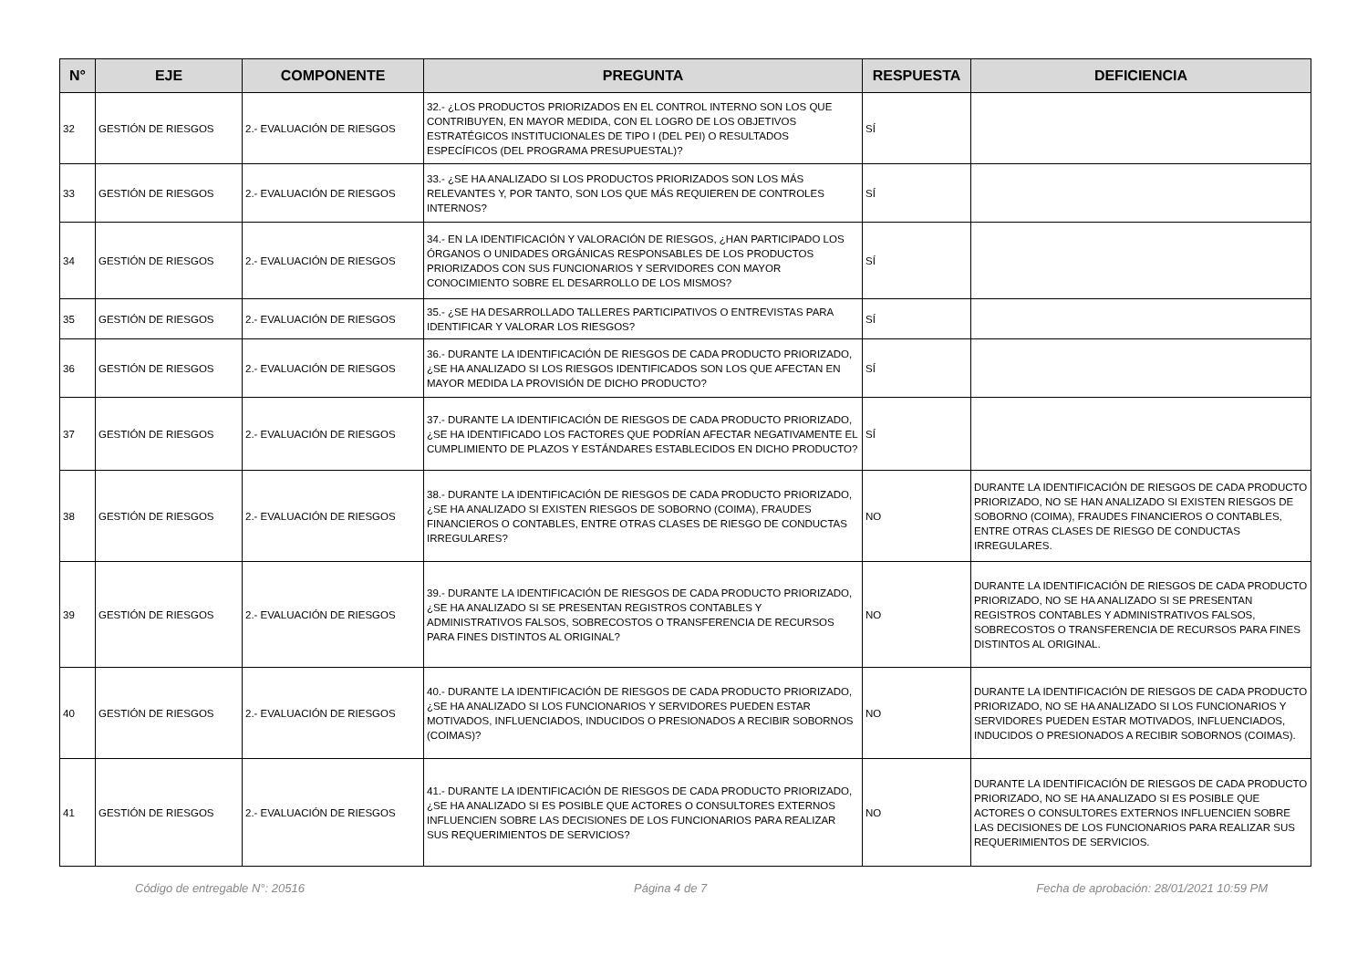| N° | EJE | COMPONENTE | PREGUNTA | RESPUESTA | DEFICIENCIA |
| --- | --- | --- | --- | --- | --- |
| 32 | GESTIÓN DE RIESGOS | 2.- EVALUACIÓN DE RIESGOS | 32.- ¿LOS PRODUCTOS PRIORIZADOS EN EL CONTROL INTERNO SON LOS QUE CONTRIBUYEN, EN MAYOR MEDIDA, CON EL LOGRO DE LOS OBJETIVOS ESTRATÉGICOS INSTITUCIONALES DE TIPO I (DEL PEI) O RESULTADOS ESPECÍFICOS (DEL PROGRAMA PRESUPUESTAL)? | SÍ | |
| 33 | GESTIÓN DE RIESGOS | 2.- EVALUACIÓN DE RIESGOS | 33.- ¿SE HA ANALIZADO SI LOS PRODUCTOS PRIORIZADOS SON LOS MÁS RELEVANTES Y, POR TANTO, SON LOS QUE MÁS REQUIEREN DE CONTROLES INTERNOS? | SÍ | |
| 34 | GESTIÓN DE RIESGOS | 2.- EVALUACIÓN DE RIESGOS | 34.- EN LA IDENTIFICACIÓN Y VALORACIÓN DE RIESGOS, ¿HAN PARTICIPADO LOS ÓRGANOS O UNIDADES ORGÁNICAS RESPONSABLES DE LOS PRODUCTOS PRIORIZADOS CON SUS FUNCIONARIOS Y SERVIDORES CON MAYOR CONOCIMIENTO SOBRE EL DESARROLLO DE LOS MISMOS? | SÍ | |
| 35 | GESTIÓN DE RIESGOS | 2.- EVALUACIÓN DE RIESGOS | 35.- ¿SE HA DESARROLLADO TALLERES PARTICIPATIVOS O ENTREVISTAS PARA IDENTIFICAR Y VALORAR LOS RIESGOS? | SÍ | |
| 36 | GESTIÓN DE RIESGOS | 2.- EVALUACIÓN DE RIESGOS | 36.- DURANTE LA IDENTIFICACIÓN DE RIESGOS DE CADA PRODUCTO PRIORIZADO, ¿SE HA ANALIZADO SI LOS RIESGOS IDENTIFICADOS SON LOS QUE AFECTAN EN MAYOR MEDIDA LA PROVISIÓN DE DICHO PRODUCTO? | SÍ | |
| 37 | GESTIÓN DE RIESGOS | 2.- EVALUACIÓN DE RIESGOS | 37.- DURANTE LA IDENTIFICACIÓN DE RIESGOS DE CADA PRODUCTO PRIORIZADO, ¿SE HA IDENTIFICADO LOS FACTORES QUE PODRÍAN AFECTAR NEGATIVAMENTE EL CUMPLIMIENTO DE PLAZOS Y ESTÁNDARES ESTABLECIDOS EN DICHO PRODUCTO? | SÍ | |
| 38 | GESTIÓN DE RIESGOS | 2.- EVALUACIÓN DE RIESGOS | 38.- DURANTE LA IDENTIFICACIÓN DE RIESGOS DE CADA PRODUCTO PRIORIZADO, ¿SE HA ANALIZADO SI EXISTEN RIESGOS DE SOBORNO (COIMA), FRAUDES FINANCIEROS O CONTABLES, ENTRE OTRAS CLASES DE RIESGO DE CONDUCTAS IRREGULARES? | NO | DURANTE LA IDENTIFICACIÓN DE RIESGOS DE CADA PRODUCTO PRIORIZADO, NO SE HAN ANALIZADO SI EXISTEN RIESGOS DE SOBORNO (COIMA), FRAUDES FINANCIEROS O CONTABLES, ENTRE OTRAS CLASES DE RIESGO DE CONDUCTAS IRREGULARES. |
| 39 | GESTIÓN DE RIESGOS | 2.- EVALUACIÓN DE RIESGOS | 39.- DURANTE LA IDENTIFICACIÓN DE RIESGOS DE CADA PRODUCTO PRIORIZADO, ¿SE HA ANALIZADO SI SE PRESENTAN REGISTROS CONTABLES Y ADMINISTRATIVOS FALSOS, SOBRECOSTOS O TRANSFERENCIA DE RECURSOS PARA FINES DISTINTOS AL ORIGINAL? | NO | DURANTE LA IDENTIFICACIÓN DE RIESGOS DE CADA PRODUCTO PRIORIZADO, NO SE HA ANALIZADO SI SE PRESENTAN REGISTROS CONTABLES Y ADMINISTRATIVOS FALSOS, SOBRECOSTOS O TRANSFERENCIA DE RECURSOS PARA FINES DISTINTOS AL ORIGINAL. |
| 40 | GESTIÓN DE RIESGOS | 2.- EVALUACIÓN DE RIESGOS | 40.- DURANTE LA IDENTIFICACIÓN DE RIESGOS DE CADA PRODUCTO PRIORIZADO, ¿SE HA ANALIZADO SI LOS FUNCIONARIOS Y SERVIDORES PUEDEN ESTAR MOTIVADOS, INFLUENCIADOS, INDUCIDOS O PRESIONADOS A RECIBIR SOBORNOS (COIMAS)? | NO | DURANTE LA IDENTIFICACIÓN DE RIESGOS DE CADA PRODUCTO PRIORIZADO, NO SE HA ANALIZADO SI LOS FUNCIONARIOS Y SERVIDORES PUEDEN ESTAR MOTIVADOS, INFLUENCIADOS, INDUCIDOS O PRESIONADOS A RECIBIR SOBORNOS (COIMAS). |
| 41 | GESTIÓN DE RIESGOS | 2.- EVALUACIÓN DE RIESGOS | 41.- DURANTE LA IDENTIFICACIÓN DE RIESGOS DE CADA PRODUCTO PRIORIZADO, ¿SE HA ANALIZADO SI ES POSIBLE QUE ACTORES O CONSULTORES EXTERNOS INFLUENCIEN SOBRE LAS DECISIONES DE LOS FUNCIONARIOS PARA REALIZAR SUS REQUERIMIENTOS DE SERVICIOS? | NO | DURANTE LA IDENTIFICACIÓN DE RIESGOS DE CADA PRODUCTO PRIORIZADO, NO SE HA ANALIZADO SI ES POSIBLE QUE ACTORES O CONSULTORES EXTERNOS INFLUENCIEN SOBRE LAS DECISIONES DE LOS FUNCIONARIOS PARA REALIZAR SUS REQUERIMIENTOS DE SERVICIOS. |
Código de entregable N°: 20516 Página 4 de 7 Fecha de aprobación: 28/01/2021 10:59 PM